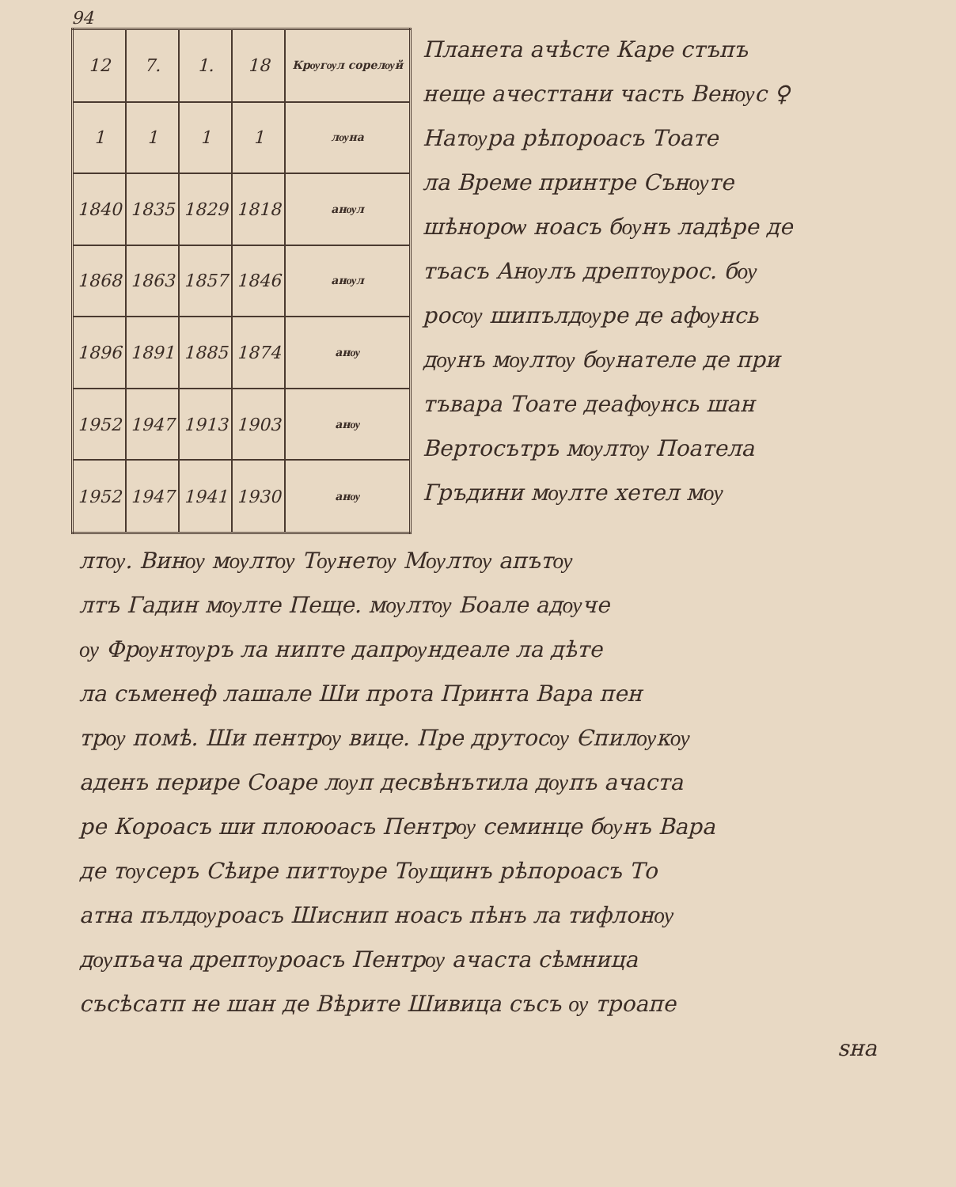94
| 12 | 7. | 1. | 18 | Крѹгѹл сорелѹй |
| 1 | 1 | 1 | 1 | лѹна |
| 1840 | 1835 | 1829 | 1818 | анѹл |
| 1868 | 1863 | 1857 | 1846 | анѹл |
| 1896 | 1891 | 1885 | 1874 | анѹ |
| 1952 | 1947 | 1913 | 1903 | анѹ |
| 1952 | 1947 | 1941 | 1930 | анѹ |
Планета ачѣсте Каре стъпъ
неще ачесттани часть Венѹс ♀
Натѹра рѣпороасъ Тоате
ла Време принтре Сънѹте
шѣнороѡ ноасъ бѹнъ ладѣре де
тъасъ Анѹлъ дрептѹрос. бѹ
росѹ шипълдѹре де афѹнсь
дѹнъ мѹлтѹ бѹнателе де при
тъвара Тоате деафѹнсь шан
Вертосътръ мѹлтѹ Поатела
Гръдини мѹлте хетел мѹ
лтѹ. Винѹ мѹлтѹ Тѹнетѹ Мѹлтѹ апътѹ
лтъ Гадин мѹлте Пеще. мѹлтѹ Боале адѹче
ѹ Фрѹнтѹръ ла нипте дапрѹндеале ла дѣте
ла съменеф лашале Ши прота Принта Вара пен
трѹ помѣ. Ши пентрѹ вице. Пре друтосѹ Єпилѹкѹ
аденъ перире Соаре лѹп десвѣнътила дѹпъ ачаста
ре Короасъ ши плоюоасъ Пентрѹ семинце бѹнъ Вара
де тѹсеръ Сѣире питтѹре Тѹщинъ рѣпороасъ То
атна пълдѹроасъ Шиснип ноасъ пѣнъ ла тифлонѹ
дѹпъача дрептѹроасъ Пентрѹ ачаста сѣмница
съсѣсатп не шан де Вѣрите Шивица съсъ ѹ троапе
ѕна